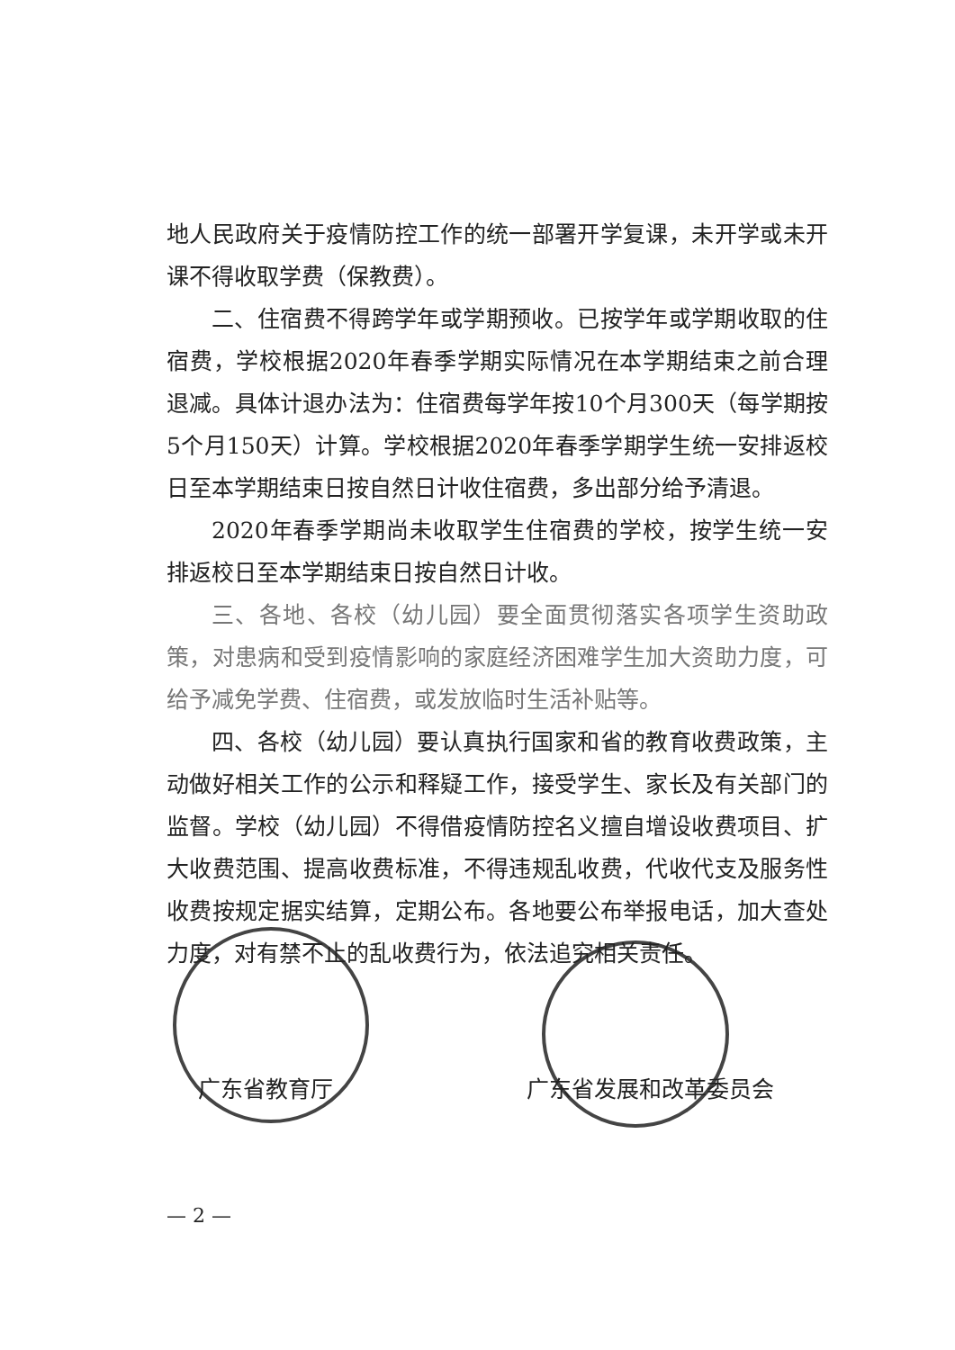地人民政府关于疫情防控工作的统一部署开学复课，未开学或未开课不得收取学费（保教费）。
二、住宿费不得跨学年或学期预收。已按学年或学期收取的住宿费，学校根据2020年春季学期实际情况在本学期结束之前合理退减。具体计退办法为：住宿费每学年按10个月300天（每学期按5个月150天）计算。学校根据2020年春季学期学生统一安排返校日至本学期结束日按自然日计收住宿费，多出部分给予清退。
2020年春季学期尚未收取学生住宿费的学校，按学生统一安排返校日至本学期结束日按自然日计收。
三、各地、各校（幼儿园）要全面贯彻落实各项学生资助政策，对患病和受到疫情影响的家庭经济困难学生加大资助力度，可给予减免学费、住宿费，或发放临时生活补贴等。
四、各校（幼儿园）要认真执行国家和省的教育收费政策，主动做好相关工作的公示和释疑工作，接受学生、家长及有关部门的监督。学校（幼儿园）不得借疫情防控名义擅自增设收费项目、扩大收费范围、提高收费标准，不得违规乱收费，代收代支及服务性收费按规定据实结算，定期公布。各地要公布举报电话，加大查处力度，对有禁不止的乱收费行为，依法追究相关责任。
广东省教育厅 广东省发展和改革委员会
— 2 —